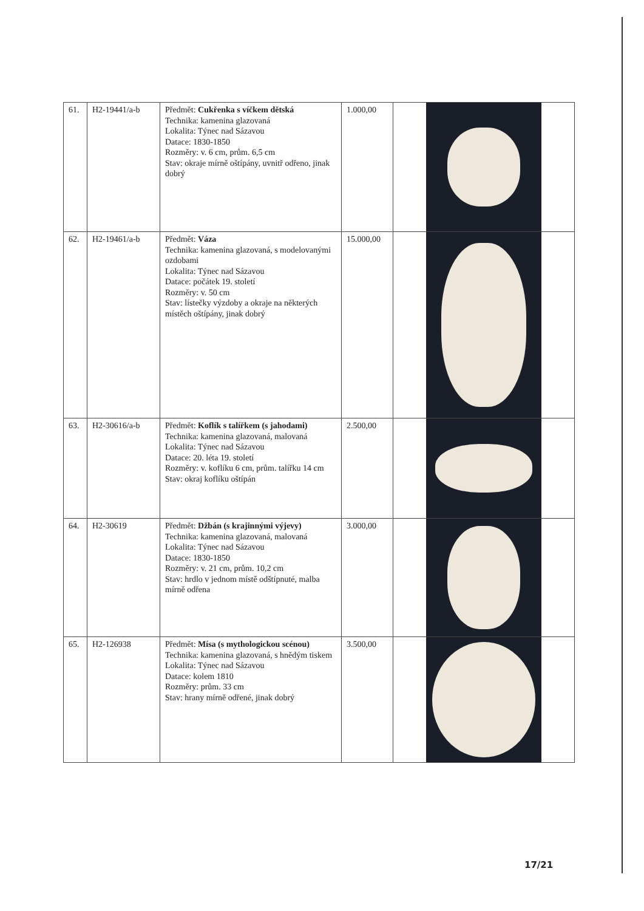| 61. | H2-19441/a-b | Předmět: Cukřenka s víčkem dětská Technika: kamenina glazovaná Lokalita: Týnec nad Sázavou Datace: 1830-1850 Rozměry: v. 6 cm, prům. 6,5 cm Stav: okraje mírně oštípány, uvnitř odřeno, jinak dobrý | 1.000,00 | |
| 62. | H2-19461/a-b | Předmět: Váza Technika: kamenina glazovaná, s modelovanými ozdobami Lokalita: Týnec nad Sázavou Datace: počátek 19. století Rozměry: v. 50 cm Stav: lístečky výzdoby a okraje na některých místěch oštípány, jinak dobrý | 15.000,00 | |
| 63. | H2-30616/a-b | Předmět: Koflík s talířkem (s jahodami) Technika: kamenina glazovaná, malovaná Lokalita: Týnec nad Sázavou Datace: 20. léta 19. století Rozměry: v. koflíku 6 cm, prům. talířku 14 cm Stav: okraj koflíku oštípán | 2.500,00 | |
| 64. | H2-30619 | Předmět: Džbán (s krajinnými výjevy) Technika: kamenina glazovaná, malovaná Lokalita: Týnec nad Sázavou Datace: 1830-1850 Rozměry: v. 21 cm, prům. 10,2 cm Stav: hrdlo v jednom místě odštípnuté, malba mírně odřena | 3.000,00 | |
| 65. | H2-126938 | Předmět: Mísa (s mythologickou scénou) Technika: kamenina glazovaná, s hnědým tiskem Lokalita: Týnec nad Sázavou Datace: kolem 1810 Rozměry: prům. 33 cm Stav: hrany mírně odřené, jinak dobrý | 3.500,00 | |
17/21